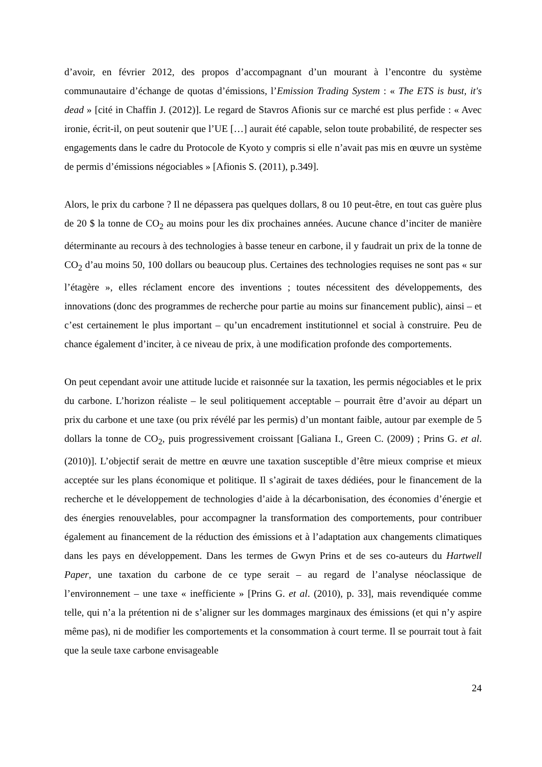d’avoir, en février 2012, des propos d’accompagnant d’un mourant à l’encontre du système communautaire d’échange de quotas d’émissions, l’Emission Trading System : « The ETS is bust, it's dead » [cité in Chaffin J. (2012)]. Le regard de Stavros Afionis sur ce marché est plus perfide : « Avec ironie, écrit-il, on peut soutenir que l’UE […] aurait été capable, selon toute probabilité, de respecter ses engagements dans le cadre du Protocole de Kyoto y compris si elle n’avait pas mis en œuvre un système de permis d’émissions négociables » [Afionis S. (2011), p.349].
Alors, le prix du carbone ? Il ne dépassera pas quelques dollars, 8 ou 10 peut-être, en tout cas guère plus de 20 $ la tonne de CO<sub>2</sub> au moins pour les dix prochaines années. Aucune chance d’inciter de manière déterminante au recours à des technologies à basse teneur en carbone, il y faudrait un prix de la tonne de CO<sub>2</sub> d’au moins 50, 100 dollars ou beaucoup plus. Certaines des technologies requises ne sont pas « sur l’étagère », elles réclament encore des inventions ; toutes nécessitent des développements, des innovations (donc des programmes de recherche pour partie au moins sur financement public), ainsi – et c’est certainement le plus important – qu’un encadrement institutionnel et social à construire. Peu de chance également d’inciter, à ce niveau de prix, à une modification profonde des comportements.
On peut cependant avoir une attitude lucide et raisonnée sur la taxation, les permis négociables et le prix du carbone. L’horizon réaliste – le seul politiquement acceptable – pourrait être d’avoir au départ un prix du carbone et une taxe (ou prix révélé par les permis) d’un montant faible, autour par exemple de 5 dollars la tonne de CO<sub>2</sub>, puis progressivement croissant [Galiana I., Green C. (2009) ; Prins G. et al. (2010)]. L’objectif serait de mettre en œuvre une taxation susceptible d’être mieux comprise et mieux acceptée sur les plans économique et politique. Il s’agirait de taxes dédiées, pour le financement de la recherche et le développement de technologies d’aide à la décarbonisation, des économies d’énergie et des énergies renouvelables, pour accompagner la transformation des comportements, pour contribuer également au financement de la réduction des émissions et à l’adaptation aux changements climatiques dans les pays en développement. Dans les termes de Gwyn Prins et de ses co-auteurs du Hartwell Paper, une taxation du carbone de ce type serait – au regard de l’analyse néoclassique de l’environnement – une taxe « inefficiente » [Prins G. et al. (2010), p. 33], mais revendiquée comme telle, qui n’a la prétention ni de s’aligner sur les dommages marginaux des émissions (et qui n’y aspire même pas), ni de modifier les comportements et la consommation à court terme. Il se pourrait tout à fait que la seule taxe carbone envisageable
24